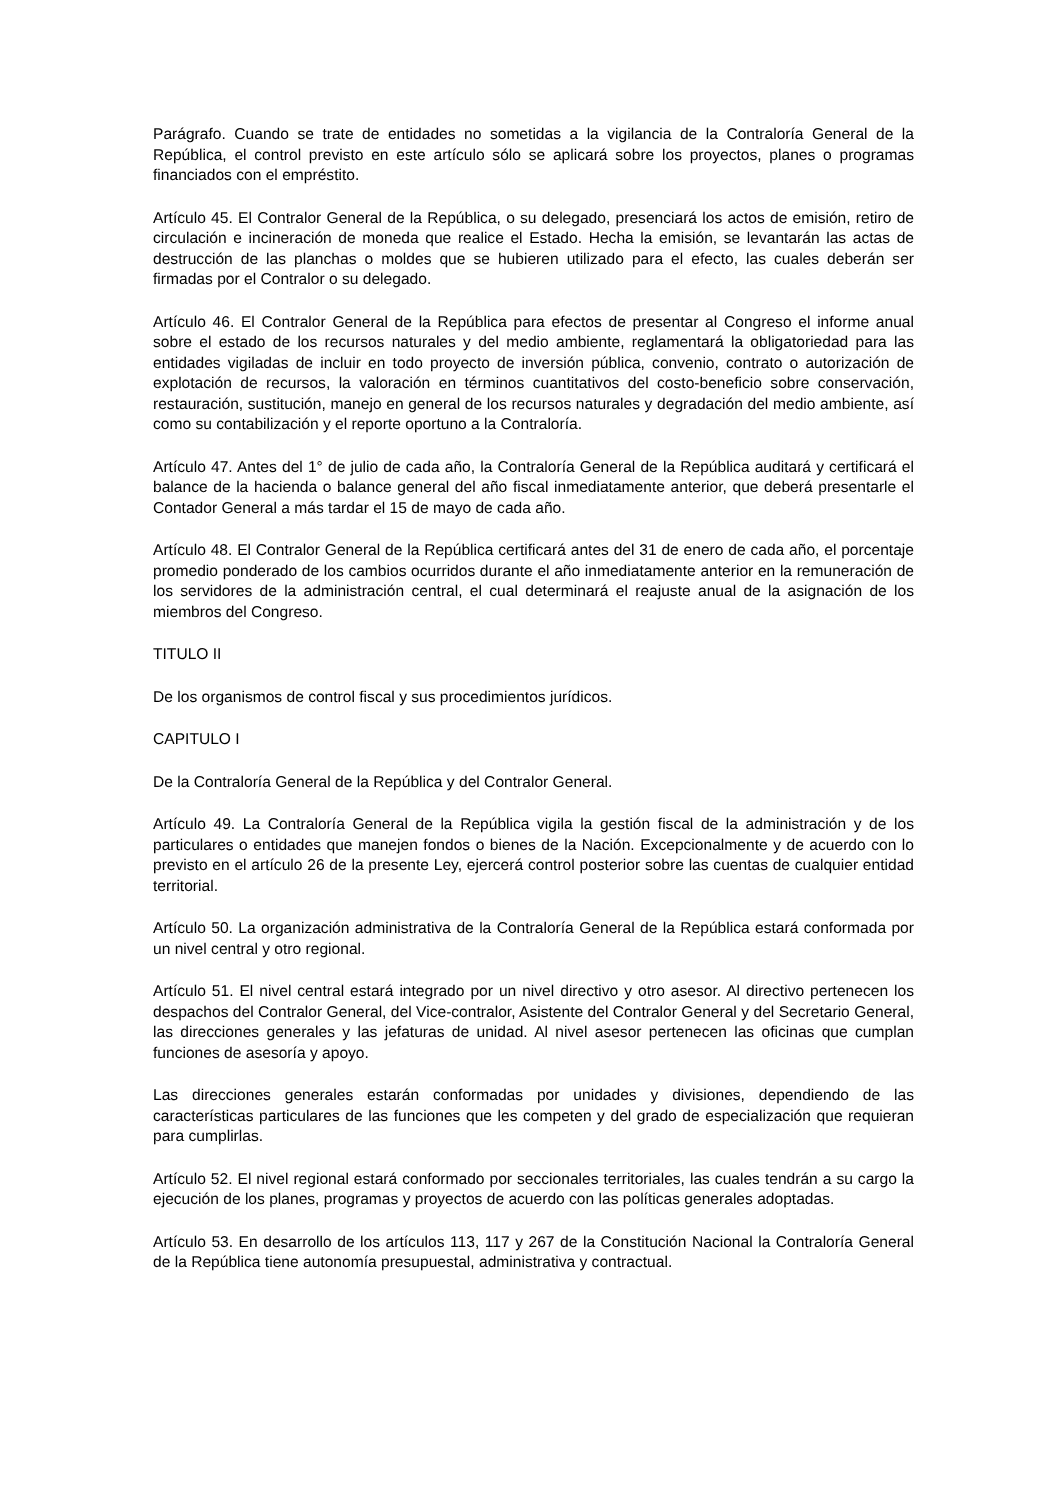Parágrafo. Cuando se trate de entidades no sometidas a la vigilancia de la Contraloría General de la República, el control previsto en este artículo sólo se aplicará sobre los proyectos, planes o programas financiados con el empréstito.
Artículo 45. El Contralor General de la República, o su delegado, presenciará los actos de emisión, retiro de circulación e incineración de moneda que realice el Estado. Hecha la emisión, se levantarán las actas de destrucción de las planchas o moldes que se hubieren utilizado para el efecto, las cuales deberán ser firmadas por el Contralor o su delegado.
Artículo 46. El Contralor General de la República para efectos de presentar al Congreso el informe anual sobre el estado de los recursos naturales y del medio ambiente, reglamentará la obligatoriedad para las entidades vigiladas de incluir en todo proyecto de inversión pública, convenio, contrato o autorización de explotación de recursos, la valoración en términos cuantitativos del costo-beneficio sobre conservación, restauración, sustitución, manejo en general de los recursos naturales y degradación del medio ambiente, así como su contabilización y el reporte oportuno a la Contraloría.
Artículo 47. Antes del 1° de julio de cada año, la Contraloría General de la República auditará y certificará el balance de la hacienda o balance general del año fiscal inmediatamente anterior, que deberá presentarle el Contador General a más tardar el 15 de mayo de cada año.
Artículo 48. El Contralor General de la República certificará antes del 31 de enero de cada año, el porcentaje promedio ponderado de los cambios ocurridos durante el año inmediatamente anterior en la remuneración de los servidores de la administración central, el cual determinará el reajuste anual de la asignación de los miembros del Congreso.
TITULO II
De los organismos de control fiscal y sus procedimientos jurídicos.
CAPITULO I
De la Contraloría General de la República y del Contralor General.
Artículo 49. La Contraloría General de la República vigila la gestión fiscal de la administración y de los particulares o entidades que manejen fondos o bienes de la Nación. Excepcionalmente y de acuerdo con lo previsto en el artículo 26 de la presente Ley, ejercerá control posterior sobre las cuentas de cualquier entidad territorial.
Artículo 50. La organización administrativa de la Contraloría General de la República estará conformada por un nivel central y otro regional.
Artículo 51. El nivel central estará integrado por un nivel directivo y otro asesor. Al directivo pertenecen los despachos del Contralor General, del Vice-contralor, Asistente del Contralor General y del Secretario General, las direcciones generales y las jefaturas de unidad. Al nivel asesor pertenecen las oficinas que cumplan funciones de asesoría y apoyo.
Las direcciones generales estarán conformadas por unidades y divisiones, dependiendo de las características particulares de las funciones que les competen y del grado de especialización que requieran para cumplirlas.
Artículo 52. El nivel regional estará conformado por seccionales territoriales, las cuales tendrán a su cargo la ejecución de los planes, programas y proyectos de acuerdo con las políticas generales adoptadas.
Artículo 53. En desarrollo de los artículos 113, 117 y 267 de la Constitución Nacional la Contraloría General de la República tiene autonomía presupuestal, administrativa y contractual.